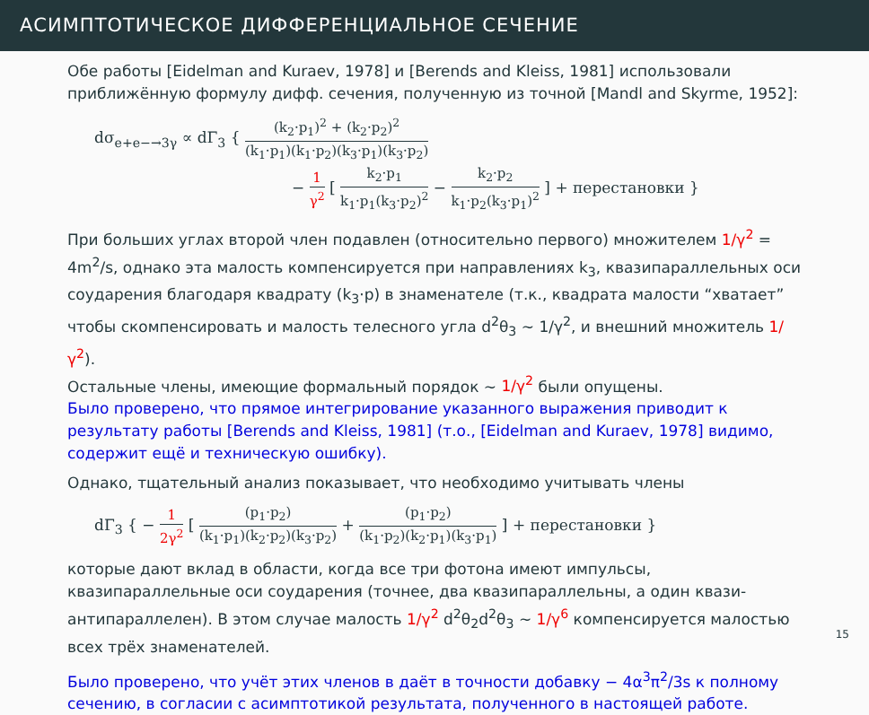АСИМПТОТИЧЕСКОЕ ДИФФЕРЕНЦИАЛЬНОЕ СЕЧЕНИЕ
Обе работы [Eidelman and Kuraev, 1978] и [Berends and Kleiss, 1981] использовали приближённую формулу дифф. сечения, полученную из точной [Mandl and Skyrme, 1952]:
dσ<sub>e+e−→3γ</sub> ∝ dΓ<sub>3</sub> { (k<sub>2</sub>·p<sub>1</sub>)<sup>2</sup> + (k<sub>2</sub>·p<sub>2</sub>)<sup>2</sup> (k<sub>1</sub>·p<sub>1</sub>)(k<sub>1</sub>·p<sub>2</sub>)(k<sub>3</sub>·p<sub>1</sub>)(k<sub>3</sub>·p<sub>2</sub>)
− 1 γ<sup>2</sup> [ k<sub>2</sub>·p<sub>1</sub> k<sub>1</sub>·p<sub>1</sub>(k<sub>3</sub>·p<sub>2</sub>)<sup>2</sup> − k<sub>2</sub>·p<sub>2</sub> k<sub>1</sub>·p<sub>2</sub>(k<sub>3</sub>·p<sub>1</sub>)<sup>2</sup> ] + перестановки }
При больших углах второй член подавлен (относительно первого) множителем 1/γ<sup>2</sup> = 4m<sup>2</sup>/s, однако эта малость компенсируется при направлениях k<sub>3</sub>, квазипараллельных оси соударения благодаря квадрату (k<sub>3</sub>·p) в знаменателе (т.к., квадрата малости “хватает” чтобы скомпенсировать и малость телесного угла d<sup>2</sup>θ<sub>3</sub> ∼ 1/γ<sup>2</sup>, и внешний множитель 1/γ<sup>2</sup>).
Остальные члены, имеющие формальный порядок ∼ 1/γ<sup>2</sup> были опущены.
Было проверено, что прямое интегрирование указанного выражения приводит к результату работы [Berends and Kleiss, 1981] (т.о., [Eidelman and Kuraev, 1978] видимо, содержит ещё и техническую ошибку).
Однако, тщательный анализ показывает, что необходимо учитывать члены
dΓ<sub>3</sub> { − 1 2γ<sup>2</sup> [ (p<sub>1</sub>·p<sub>2</sub>) (k<sub>1</sub>·p<sub>1</sub>)(k<sub>2</sub>·p<sub>2</sub>)(k<sub>3</sub>·p<sub>2</sub>) + (p<sub>1</sub>·p<sub>2</sub>) (k<sub>1</sub>·p<sub>2</sub>)(k<sub>2</sub>·p<sub>1</sub>)(k<sub>3</sub>·p<sub>1</sub>) ] + перестановки }
которые дают вклад в области, когда все три фотона имеют импульсы, квазипараллельные оси соударения (точнее, два квазипараллельны, а один квази-антипараллелен). В этом случае малость 1/γ<sup>2</sup> d<sup>2</sup>θ<sub>2</sub>d<sup>2</sup>θ<sub>3</sub> ∼ 1/γ<sup>6</sup> компенсируется малостью всех трёх знаменателей.
Было проверено, что учёт этих членов в даёт в точности добавку − 4α<sup>3</sup>π<sup>2</sup>/3s к полному сечению, в согласии с асимптотикой результата, полученного в настоящей работе.
15